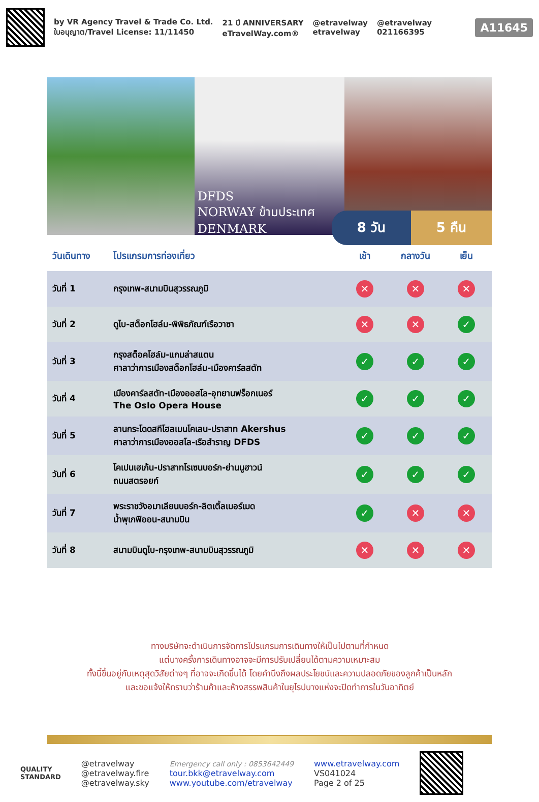by VR Agency Travel & Trade Co. Ltd.
ใบอนุญาต/Travel License: 11/11450
21 ปี ANNIVERSARY
eTravelWay.com®
@etravelway
etravelway
@etravelway
021166395
A11645
DFDS
NORWAY ข้ามประเทศ DENMARK
8 วัน 5 คืน
| วันเดินทาง | โปรแกรมการท่องเที่ยว | เช้า | กลางวัน | เย็น |
| --- | --- | --- | --- | --- |
| วันที่ 1 | กรุงเทพ-สนามบินสุวรรณภูมิ | ✕ | ✕ | ✕ |
| วันที่ 2 | ดูไบ-สต็อกโฮล์ม-พิพิธภัณฑ์เรือวาซา | ✕ | ✕ | ✓ |
| วันที่ 3 | กรุงสต็อคโฮล์ม-แกมล่าสแตน ศาลาว่าการเมืองสต็อกโฮล์ม-เมืองคาร์ลสตัท | ✓ | ✓ | ✓ |
| วันที่ 4 | เมืองคาร์ลสตัท-เมืองออสโล-อุทยานฟร็อกเนอร์ The Oslo Opera House | ✓ | ✓ | ✓ |
| วันที่ 5 | ลานกระโดดสกีโฮลเมนโคเลน-ปราสาท Akershus ศาลาว่าการเมืองออสโล-เรือสำราญ DFDS | ✓ | ✓ | ✓ |
| วันที่ 6 | โคเปนเฮเก้น-ปราสาทโรเซนบอร์ก-ย่านนูฮาวน์ ถนนสตรอยก์ | ✓ | ✓ | ✓ |
| วันที่ 7 | พระราชวังอมาเลียนบอร์ก-ลิตเติ้ลเมอร์เมด น้ำพุเกฟิออน-สนามบิน | ✓ | ✕ | ✕ |
| วันที่ 8 | สนามบินดูไบ-กรุงเทพ-สนามบินสุวรรณภูมิ | ✕ | ✕ | ✕ |
ทางบริษัทจะดำเนินการจัดการโปรแกรมการเดินทางให้เป็นไปตามที่กำหนด
แต่บางครั้งการเดินทางอาจจะมีการปรับเปลี่ยนได้ตามความเหมาะสม
ทั้งนี้ขึ้นอยู่กับเหตุสุดวิสัยต่างๆ ที่อาจจะเกิดขึ้นได้ โดยคำนึงถึงผลประโยชน์และความปลอดภัยของลูกค้าเป็นหลัก
และขอแจ้งให้ทราบว่าร้านค้าและห้างสรรพสินค้าในยุโรปบางแห่งจะปิดทำการในวันอาทิตย์
QUALITY
STANDARD
@etravelway
@etravelway.fire
@etravelway.sky
Emergency call only : 0853642449
tour.bkk@etravelway.com
www.youtube.com/etravelway
www.etravelway.com
VS041024
Page 2 of 25